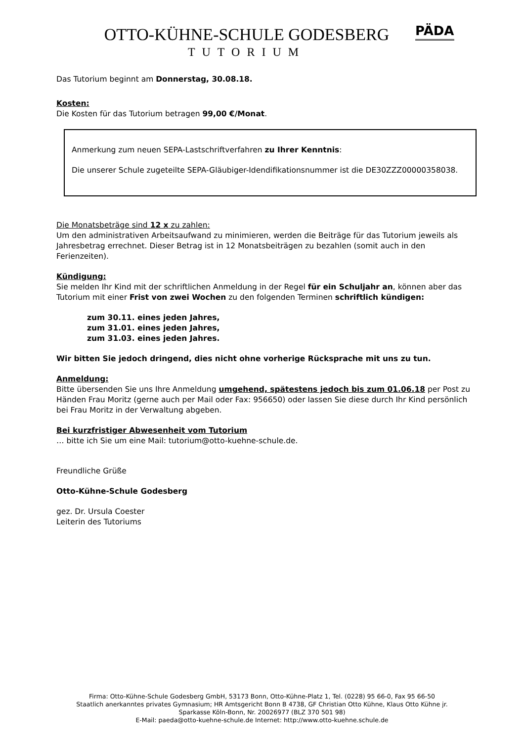OTTO-KÜHNE-SCHULE GODESBERG
TUTORIUM
PÄDA
Das Tutorium beginnt am Donnerstag, 30.08.18.
Kosten:
Die Kosten für das Tutorium betragen 99,00 €/Monat.
Anmerkung zum neuen SEPA-Lastschriftverfahren zu Ihrer Kenntnis:
Die unserer Schule zugeteilte SEPA-Gläubiger-Idendifikationsnummer ist die DE30ZZZ00000358038.
Die Monatsbeträge sind 12 x zu zahlen:
Um den administrativen Arbeitsaufwand zu minimieren, werden die Beiträge für das Tutorium jeweils als Jahresbetrag errechnet. Dieser Betrag ist in 12 Monatsbeiträgen zu bezahlen (somit auch in den Ferienzeiten).
Kündigung:
Sie melden Ihr Kind mit der schriftlichen Anmeldung in der Regel für ein Schuljahr an, können aber das Tutorium mit einer Frist von zwei Wochen zu den folgenden Terminen schriftlich kündigen:
zum 30.11. eines jeden Jahres,
zum 31.01. eines jeden Jahres,
zum 31.03. eines jeden Jahres.
Wir bitten Sie jedoch dringend, dies nicht ohne vorherige Rücksprache mit uns zu tun.
Anmeldung:
Bitte übersenden Sie uns Ihre Anmeldung umgehend, spätestens jedoch bis zum 01.06.18 per Post zu Händen Frau Moritz (gerne auch per Mail oder Fax: 956650) oder lassen Sie diese durch Ihr Kind persönlich bei Frau Moritz in der Verwaltung abgeben.
Bei kurzfristiger Abwesenheit vom Tutorium
… bitte ich Sie um eine Mail: tutorium@otto-kuehne-schule.de.
Freundliche Grüße
Otto-Kühne-Schule Godesberg
gez. Dr. Ursula Coester
Leiterin des Tutoriums
Firma: Otto-Kühne-Schule Godesberg GmbH, 53173 Bonn, Otto-Kühne-Platz 1, Tel. (0228) 95 66-0, Fax 95 66-50
Staatlich anerkanntes privates Gymnasium; HR Amtsgericht Bonn B 4738, GF Christian Otto Kühne, Klaus Otto Kühne jr.
Sparkasse Köln-Bonn, Nr. 20026977 (BLZ 370 501 98)
E-Mail: paeda@otto-kuehne-schule.de Internet: http://www.otto-kuehne.schule.de